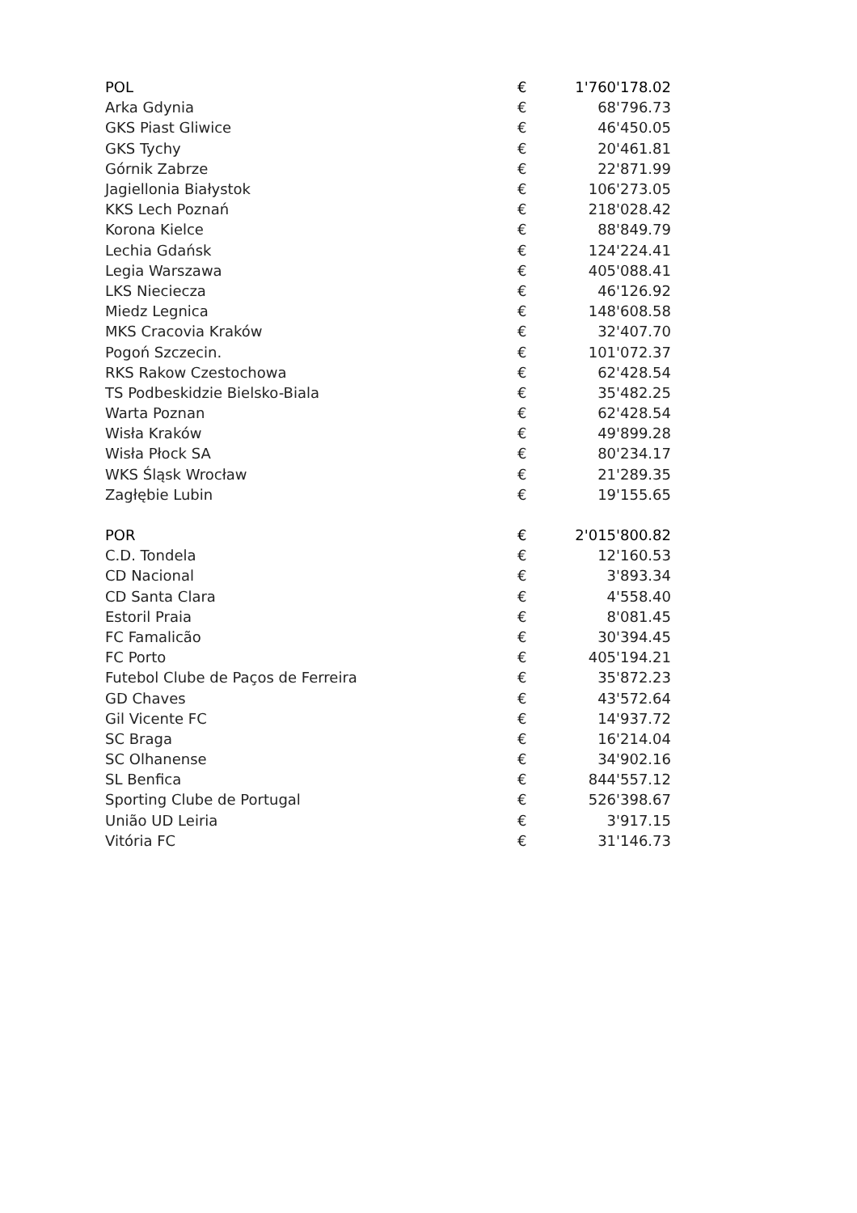| POL | € | 1'760'178.02 |
| Arka Gdynia | € | 68'796.73 |
| GKS Piast Gliwice | € | 46'450.05 |
| GKS Tychy | € | 20'461.81 |
| Górnik Zabrze | € | 22'871.99 |
| Jagiellonia Białystok | € | 106'273.05 |
| KKS Lech Poznań | € | 218'028.42 |
| Korona Kielce | € | 88'849.79 |
| Lechia Gdańsk | € | 124'224.41 |
| Legia Warszawa | € | 405'088.41 |
| LKS Nieciecza | € | 46'126.92 |
| Miedz Legnica | € | 148'608.58 |
| MKS Cracovia Kraków | € | 32'407.70 |
| Pogoń Szczecin. | € | 101'072.37 |
| RKS Rakow Czestochowa | € | 62'428.54 |
| TS Podbeskidzie Bielsko-Biala | € | 35'482.25 |
| Warta Poznan | € | 62'428.54 |
| Wisła Kraków | € | 49'899.28 |
| Wisła Płock SA | € | 80'234.17 |
| WKS Śląsk Wrocław | € | 21'289.35 |
| Zagłębie Lubin | € | 19'155.65 |
| POR | € | 2'015'800.82 |
| C.D. Tondela | € | 12'160.53 |
| CD Nacional | € | 3'893.34 |
| CD Santa Clara | € | 4'558.40 |
| Estoril Praia | € | 8'081.45 |
| FC Famalicão | € | 30'394.45 |
| FC Porto | € | 405'194.21 |
| Futebol Clube de Paços de Ferreira | € | 35'872.23 |
| GD Chaves | € | 43'572.64 |
| Gil Vicente FC | € | 14'937.72 |
| SC Braga | € | 16'214.04 |
| SC Olhanense | € | 34'902.16 |
| SL Benfica | € | 844'557.12 |
| Sporting Clube de Portugal | € | 526'398.67 |
| União UD Leiria | € | 3'917.15 |
| Vitória FC | € | 31'146.73 |